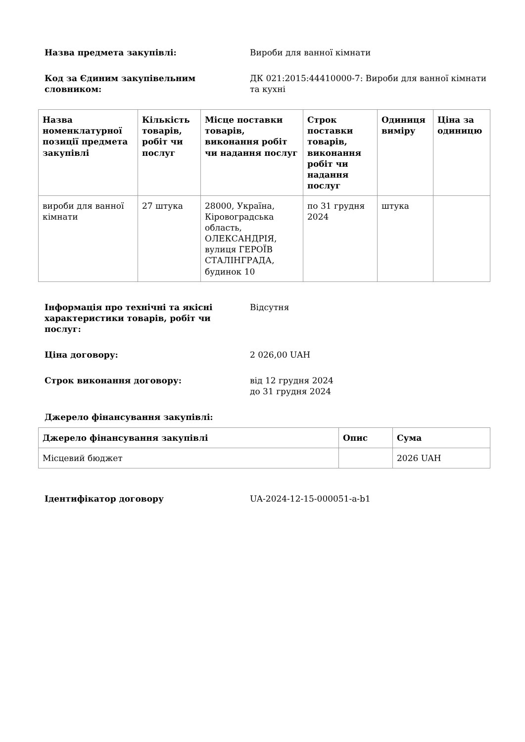Назва предмета закупівлі: Вироби для ванної кімнати
Код за Єдиним закупівельним словником: ДК 021:2015:44410000-7: Вироби для ванної кімнати та кухні
| Назва номенклатурної позиції предмета закупівлі | Кількість товарів, робіт чи послуг | Місце поставки товарів, виконання робіт чи надання послуг | Строк поставки товарів, виконання робіт чи надання послуг | Одиниця виміру | Ціна за одиницю |
| --- | --- | --- | --- | --- | --- |
| вироби для ванної кімнати | 27 штука | 28000, Україна, Кіровоградська область, ОЛЕКСАНДРІЯ, вулиця ГЕРОЇВ СТАЛІНГРАДА, будинок 10 | по 31 грудня 2024 | штука | |
Інформація про технічні та якісні характеристики товарів, робіт чи послуг:
Відсутня
Ціна договору: 2 026,00 UAH
Строк виконання договору: від 12 грудня 2024
до 31 грудня 2024
Джерело фінансування закупівлі:
| Джерело фінансування закупівлі | Опис | Сума |
| --- | --- | --- |
| Місцевий бюджет | | 2026 UAH |
Ідентифікатор договору UA-2024-12-15-000051-a-b1